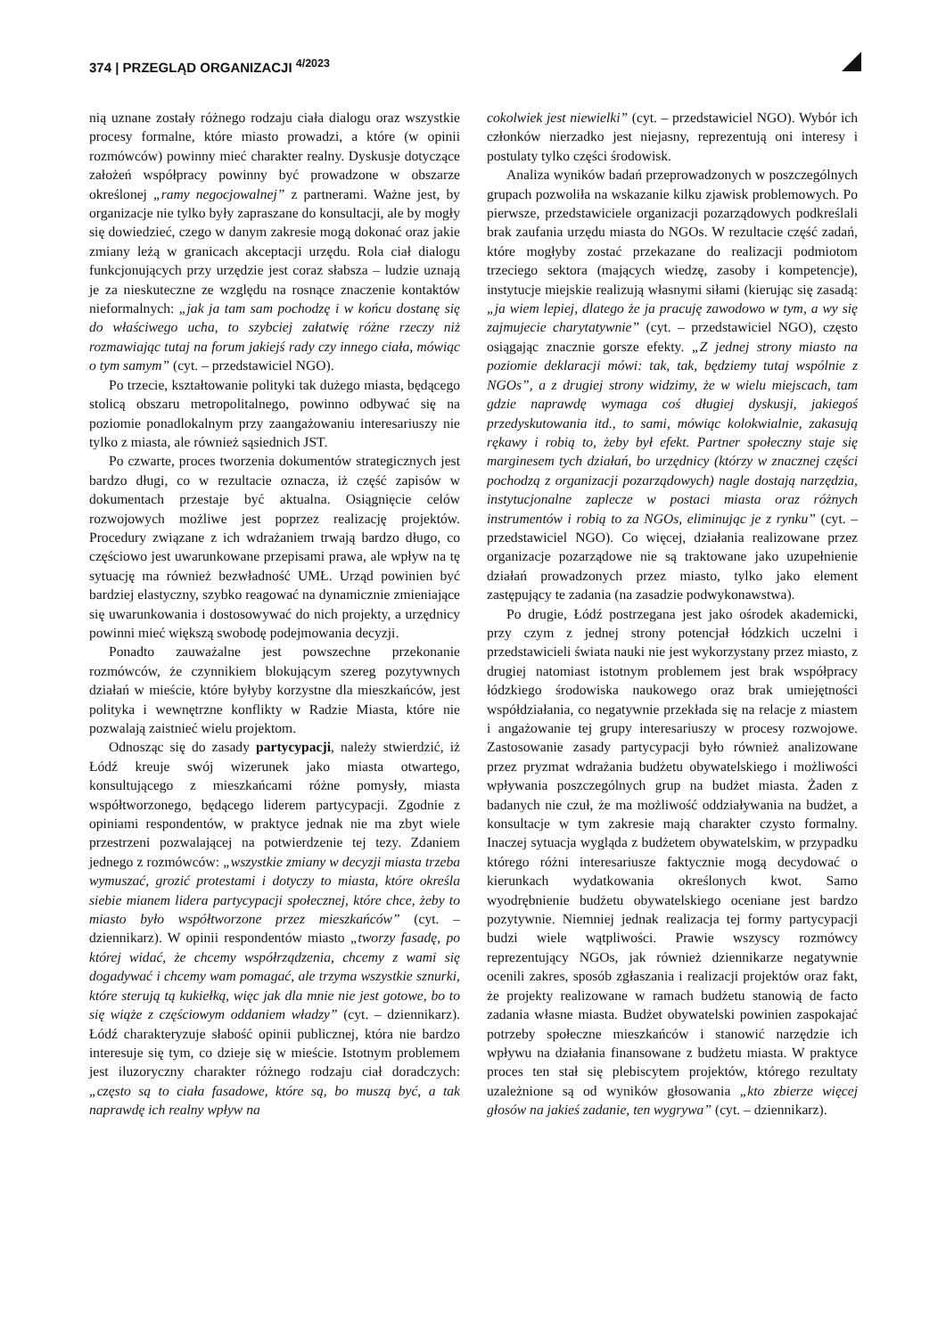374 | PRZEGLĄD ORGANIZACJI <sup>4/2023</sup>
nią uznane zostały różnego rodzaju ciała dialogu oraz wszystkie procesy formalne, które miasto prowadzi, a które (w opinii rozmówców) powinny mieć charakter realny. Dyskusje dotyczące założeń współpracy powinny być prowadzone w obszarze określonej „ramy negocjowalnej” z partnerami. Ważne jest, by organizacje nie tylko były zapraszane do konsultacji, ale by mogły się dowiedzieć, czego w danym zakresie mogą dokonać oraz jakie zmiany leżą w granicach akceptacji urzędu. Rola ciał dialogu funkcjonujących przy urzędzie jest coraz słabsza – ludzie uznają je za nieskuteczne ze względu na rosnące znaczenie kontaktów nieformalnych: „jak ja tam sam pochodzę i w końcu dostanę się do właściwego ucha, to szybciej załatwię różne rzeczy niż rozmawiając tutaj na forum jakiejś rady czy innego ciała, mówiąc o tym samym” (cyt. – przedstawiciel NGO).
Po trzecie, kształtowanie polityki tak dużego miasta, będącego stolicą obszaru metropolitalnego, powinno odbywać się na poziomie ponadlokalnym przy zaangażowaniu interesariuszy nie tylko z miasta, ale również sąsiednich JST.
Po czwarte, proces tworzenia dokumentów strategicznych jest bardzo długi, co w rezultacie oznacza, iż część zapisów w dokumentach przestaje być aktualna. Osiągnięcie celów rozwojowych możliwe jest poprzez realizację projektów. Procedury związane z ich wdrażaniem trwają bardzo długo, co częściowo jest uwarunkowane przepisami prawa, ale wpływ na tę sytuację ma również bezwładność UMŁ. Urząd powinien być bardziej elastyczny, szybko reagować na dynamicznie zmieniające się uwarunkowania i dostosowywać do nich projekty, a urzędnicy powinni mieć większą swobodę podejmowania decyzji.
Ponadto zauważalne jest powszechne przekonanie rozmówców, że czynnikiem blokującym szereg pozytywnych działań w mieście, które byłyby korzystne dla mieszkańców, jest polityka i wewnętrzne konflikty w Radzie Miasta, które nie pozwalają zaistnieć wielu projektom.
Odnosząc się do zasady partycypacji, należy stwierdzić, iż Łódź kreuje swój wizerunek jako miasta otwartego, konsultującego z mieszkańcami różne pomysły, miasta współtworzonego, będącego liderem partycypacji. Zgodnie z opiniami respondentów, w praktyce jednak nie ma zbyt wiele przestrzeni pozwalającej na potwierdzenie tej tezy. Zdaniem jednego z rozmówców: „wszystkie zmiany w decyzji miasta trzeba wymuszać, grozić protestami i dotyczy to miasta, które określa siebie mianem lidera partycypacji społecznej, które chce, żeby to miasto było współtworzone przez mieszkańców” (cyt. – dziennikarz). W opinii respondentów miasto „tworzy fasadę, po której widać, że chcemy współrządzenia, chcemy z wami się dogadywać i chcemy wam pomagać, ale trzyma wszystkie sznurki, które sterują tą kukiełką, więc jak dla mnie nie jest gotowe, bo to się wiąże z częściowym oddaniem władzy” (cyt. – dziennikarz). Łódź charakteryzuje słabość opinii publicznej, która nie bardzo interesuje się tym, co dzieje się w mieście. Istotnym problemem jest iluzoryczny charakter różnego rodzaju ciał doradczych: „często są to ciała fasadowe, które są, bo muszą być, a tak naprawdę ich realny wpływ na
cokolwiek jest niewielki” (cyt. – przedstawiciel NGO). Wybór ich członków nierzadko jest niejasny, reprezentują oni interesy i postulaty tylko części środowisk.
Analiza wyników badań przeprowadzonych w poszczególnych grupach pozwoliła na wskazanie kilku zjawisk problemowych. Po pierwsze, przedstawiciele organizacji pozarządowych podkreślali brak zaufania urzędu miasta do NGOs. W rezultacie część zadań, które mogłyby zostać przekazane do realizacji podmiotom trzeciego sektora (mających wiedzę, zasoby i kompetencje), instytucje miejskie realizują własnymi siłami (kierując się zasadą: „ja wiem lepiej, dlatego że ja pracuję zawodowo w tym, a wy się zajmujecie charytatywnie” (cyt. – przedstawiciel NGO), często osiągając znacznie gorsze efekty. „Z jednej strony miasto na poziomie deklaracji mówi: tak, tak, będziemy tutaj wspólnie z NGOs”, a z drugiej strony widzimy, że w wielu miejscach, tam gdzie naprawdę wymaga coś długiej dyskusji, jakiegoś przedyskutowania itd., to sami, mówiąc kolokwialnie, zakasują rękawy i robią to, żeby był efekt. Partner społeczny staje się marginesem tych działań, bo urzędnicy (którzy w znacznej części pochodzą z organizacji pozarządowych) nagle dostają narzędzia, instytucjonalne zaplecze w postaci miasta oraz różnych instrumentów i robią to za NGOs, eliminując je z rynku” (cyt. – przedstawiciel NGO). Co więcej, działania realizowane przez organizacje pozarządowe nie są traktowane jako uzupełnienie działań prowadzonych przez miasto, tylko jako element zastępujący te zadania (na zasadzie podwykonawstwa).
Po drugie, Łódź postrzegana jest jako ośrodek akademicki, przy czym z jednej strony potencjał łódzkich uczelni i przedstawicieli świata nauki nie jest wykorzystany przez miasto, z drugiej natomiast istotnym problemem jest brak współpracy łódzkiego środowiska naukowego oraz brak umiejętności współdziałania, co negatywnie przekłada się na relacje z miastem i angażowanie tej grupy interesariuszy w procesy rozwojowe. Zastosowanie zasady partycypacji było również analizowane przez pryzmat wdrażania budżetu obywatelskiego i możliwości wpływania poszczególnych grup na budżet miasta. Żaden z badanych nie czuł, że ma możliwość oddziaływania na budżet, a konsultacje w tym zakresie mają charakter czysto formalny. Inaczej sytuacja wygląda z budżetem obywatelskim, w przypadku którego różni interesariusze faktycznie mogą decydować o kierunkach wydatkowania określonych kwot. Samo wyodrębnienie budżetu obywatelskiego oceniane jest bardzo pozytywnie. Niemniej jednak realizacja tej formy partycypacji budzi wiele wątpliwości. Prawie wszyscy rozmówcy reprezentujący NGOs, jak również dziennikarze negatywnie ocenili zakres, sposób zgłaszania i realizacji projektów oraz fakt, że projekty realizowane w ramach budżetu stanowią de facto zadania własne miasta. Budżet obywatelski powinien zaspokajać potrzeby społeczne mieszkańców i stanowić narzędzie ich wpływu na działania finansowane z budżetu miasta. W praktyce proces ten stał się plebiscytem projektów, którego rezultaty uzależnione są od wyników głosowania „kto zbierze więcej głosów na jakieś zadanie, ten wygrywa” (cyt. – dziennikarz).